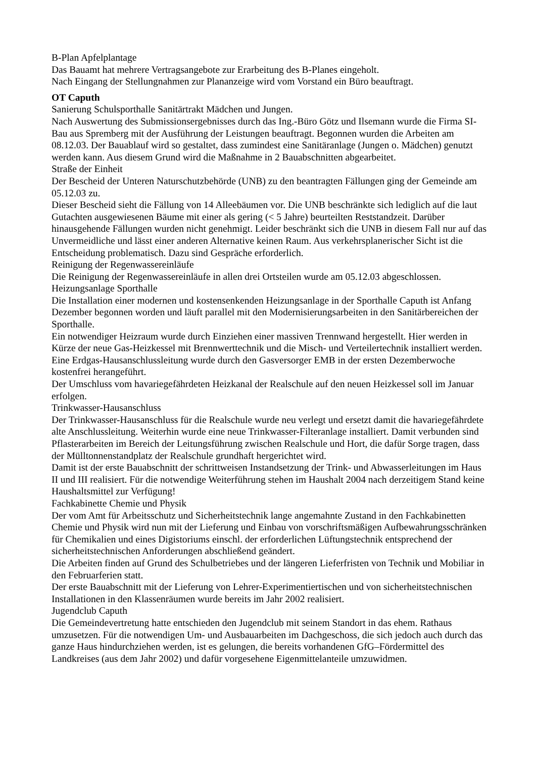B-Plan Apfelplantage
Das Bauamt hat mehrere Vertragsangebote zur Erarbeitung des B-Planes eingeholt.
Nach Eingang der Stellungnahmen zur Plananzeige wird vom Vorstand ein Büro beauftragt.
OT Caputh
Sanierung Schulsporthalle Sanitärtrakt Mädchen und Jungen.
Nach Auswertung des Submissionsergebnisses durch das Ing.-Büro Götz und Ilsemann wurde die Firma SI-Bau aus Spremberg mit der Ausführung der Leistungen beauftragt. Begonnen wurden die Arbeiten am 08.12.03. Der Bauablauf wird so gestaltet, dass zumindest eine Sanitäranlage (Jungen o. Mädchen) genutzt werden kann. Aus diesem Grund wird die Maßnahme in 2 Bauabschnitten abgearbeitet.
Straße der Einheit
Der Bescheid der Unteren Naturschutzbehörde (UNB) zu den beantragten Fällungen ging der Gemeinde am 05.12.03 zu.
Dieser Bescheid sieht die Fällung von 14 Alleebäumen vor. Die UNB beschränkte sich lediglich auf die laut Gutachten ausgewiesenen Bäume mit einer als gering (< 5 Jahre) beurteilten Reststandzeit. Darüber hinausgehende Fällungen wurden nicht genehmigt. Leider beschränkt sich die UNB in diesem Fall nur auf das Unvermeidliche und lässt einer anderen Alternative keinen Raum. Aus verkehrsplanerischer Sicht ist die Entscheidung problematisch. Dazu sind Gespräche erforderlich.
Reinigung der Regenwassereinläufe
Die Reinigung der Regenwassereinläufe in allen drei Ortsteilen wurde am 05.12.03 abgeschlossen.
Heizungsanlage Sporthalle
Die Installation einer modernen und kostensenkenden Heizungsanlage in der Sporthalle Caputh ist Anfang Dezember begonnen worden und läuft parallel mit den Modernisierungsarbeiten in den Sanitärbereichen der Sporthalle.
Ein notwendiger Heizraum wurde durch Einziehen einer massiven Trennwand hergestellt. Hier werden in Kürze der neue Gas-Heizkessel mit Brennwerttechnik und die Misch- und Verteilertechnik installiert werden. Eine Erdgas-Hausanschlussleitung wurde durch den Gasversorger EMB in der ersten Dezemberwoche kostenfrei herangeführt.
Der Umschluss vom havariegefährdeten Heizkanal der Realschule auf den neuen Heizkessel soll im Januar erfolgen.
Trinkwasser-Hausanschluss
Der Trinkwasser-Hausanschluss für die Realschule wurde neu verlegt und ersetzt damit die havariegefährdete alte Anschlussleitung. Weiterhin wurde eine neue Trinkwasser-Filteranlage installiert. Damit verbunden sind Pflasterarbeiten im Bereich der Leitungsführung zwischen Realschule und Hort, die dafür Sorge tragen, dass der Mülltonnenstandplatz der Realschule grundhaft hergerichtet wird.
Damit ist der erste Bauabschnitt der schrittweisen Instandsetzung der Trink- und Abwasserleitungen im Haus II und III realisiert. Für die notwendige Weiterführung stehen im Haushalt 2004 nach derzeitigem Stand keine Haushaltsmittel zur Verfügung!
Fachkabinette Chemie und Physik
Der vom Amt für Arbeitsschutz und Sicherheitstechnik lange angemahnte Zustand in den Fachkabinetten Chemie und Physik wird nun mit der Lieferung und Einbau von vorschriftsmäßigen Aufbewahrungsschränken für Chemikalien und eines Digistoriums einschl. der erforderlichen Lüftungstechnik entsprechend der sicherheitstechnischen Anforderungen abschließend geändert.
Die Arbeiten finden auf Grund des Schulbetriebes und der längeren Lieferfristen von Technik und Mobiliar in den Februarferien statt.
Der erste Bauabschnitt mit der Lieferung von Lehrer-Experimentiertischen und von sicherheitstechnischen Installationen in den Klassenräumen wurde bereits im Jahr 2002 realisiert.
Jugendclub Caputh
Die Gemeindevertretung hatte entschieden den Jugendclub mit seinem Standort in das ehem. Rathaus umzusetzen. Für die notwendigen Um- und Ausbauarbeiten im Dachgeschoss, die sich jedoch auch durch das ganze Haus hindurchziehen werden, ist es gelungen, die bereits vorhandenen GfG–Fördermittel des Landkreises (aus dem Jahr 2002) und dafür vorgesehene Eigenmittelanteile umzuwidmen.